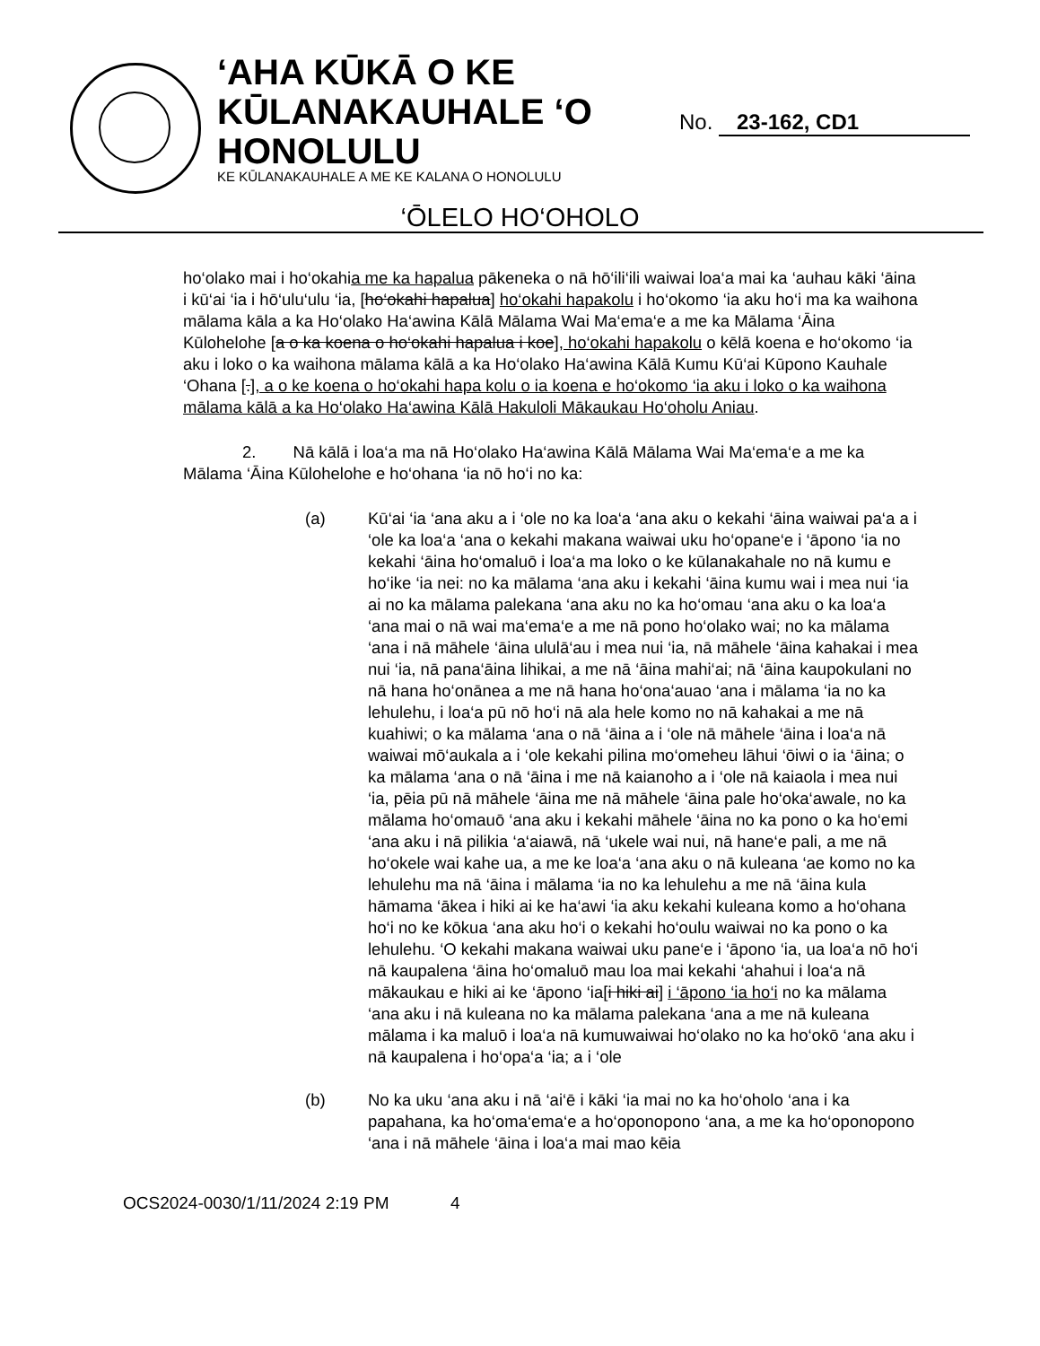‘AHA KŪKĀ O KE
KŪLANAKAUHALE ‘O
HONOLULU
KE KŪLANAKAUHALE A ME KE KALANA O HONOLULU
No. 23-162, CD1
‘ŌLELO HO‘OHOLO
ho‘olako mai i ho‘okahia me ka hapalua pākeneka o nā hō‘ili‘ili waiwai loa‘a mai ka ‘auhau kāki ‘āina i kū‘ai ‘ia i hō‘ulu‘ulu ‘ia, [ho‘okahi hapalua] ho‘okahi hapakolu i ho‘okomo ‘ia aku ho‘i ma ka waihona mālama kāla a ka Ho‘olako Ha‘awina Kālā Mālama Wai Ma‘ema‘e a me ka Mālama ‘Āina Kūlohelohe [a o ka koena o ho‘okahi hapalua i koe], ho‘okahi hapakolu o kēlā koena e ho‘okomo ‘ia aku i loko o ka waihona mālama kālā a ka Ho‘olako Ha‘awina Kālā Kumu Kū‘ai Kūpono Kauhale ‘Ohana [.], a o ke koena o ho‘okahi hapa kolu o ia koena e ho‘okomo ‘ia aku i loko o ka waihona mālama kālā a ka Ho‘olako Ha‘awina Kālā Hakuloli Mākaukau Ho‘oholu Aniau.
2. Nā kālā i loa‘a ma nā Ho‘olako Ha‘awina Kālā Mālama Wai Ma‘ema‘e a me ka Mālama ‘Āina Kūlohelohe e ho‘ohana ‘ia nō ho‘i no ka:
(a) Kū‘ai ‘ia ‘ana aku a i ‘ole no ka loa‘a ‘ana aku o kekahi ‘āina waiwai pa‘a a i ‘ole ka loa‘a ‘ana o kekahi makana waiwai uku ho‘opane‘e i ‘āpono ‘ia no kekahi ‘āina ho‘omaluō i loa‘a ma loko o ke kūlanakahale no nā kumu e ho‘ike ‘ia nei: no ka mālama ‘ana aku i kekahi ‘āina kumu wai i mea nui ‘ia ai no ka mālama palekana ‘ana aku no ka ho‘omau ‘ana aku o ka loa‘a ‘ana mai o nā wai ma‘ema‘e a me nā pono ho‘olako wai; no ka mālama ‘ana i nā māhele ‘āina ululā‘au i mea nui ‘ia, nā māhele ‘āina kahakai i mea nui ‘ia, nā pana‘āina lihikai, a me nā ‘āina mahi‘ai; nā ‘āina kaupokulani no nā hana ho‘onānea a me nā hana ho‘ona‘auao ‘ana i mālama ‘ia no ka lehulehu, i loa‘a pū nō ho‘i nā ala hele komo no nā kahakai a me nā kuahiwi; o ka mālama ‘ana o nā ‘āina a i ‘ole nā māhele ‘āina i loa‘a nā waiwai mō‘aukala a i ‘ole kekahi pilina mo‘omeheu lāhui ‘ōiwi o ia ‘āina; o ka mālama ‘ana o nā ‘āina i me nā kaianoho a i ‘ole nā kaiaola i mea nui ‘ia, pēia pū nā māhele ‘āina me nā māhele ‘āina pale ho‘oka‘awale, no ka mālama ho‘omauō ‘ana aku i kekahi māhele ‘āina no ka pono o ka ho‘emi ‘ana aku i nā pilikia ‘a‘aiawā, nā ‘ukele wai nui, nā hane‘e pali, a me nā ho‘okele wai kahe ua, a me ke loa‘a ‘ana aku o nā kuleana ‘ae komo no ka lehulehu ma nā ‘āina i mālama ‘ia no ka lehulehu a me nā ‘āina kula hāmama ‘ākea i hiki ai ke ha‘awi ‘ia aku kekahi kuleana komo a ho‘ohana ho‘i no ke kōkua ‘ana aku ho‘i o kekahi ho‘oulu waiwai no ka pono o ka lehulehu. ‘O kekahi makana waiwai uku pane‘e i ‘āpono ‘ia, ua loa‘a nō ho‘i nā kaupalena ‘āina ho‘omaluō mau loa mai kekahi ‘ahahui i loa‘a nā mākaukau e hiki ai ke ‘āpono ‘ia[i hiki ai] i ‘āpono ‘ia ho‘i no ka mālama ‘ana aku i nā kuleana no ka mālama palekana ‘ana a me nā kuleana mālama i ka maluō i loa‘a nā kumuwaiwai ho‘olako no ka ho‘okō ‘ana aku i nā kaupalena i ho‘opa‘a ‘ia; a i ‘ole
(b) No ka uku ‘ana aku i nā ‘ai‘ē i kāki ‘ia mai no ka ho‘oholo ‘ana i ka papahana, ka ho‘oma‘ema‘e a ho‘oponopono ‘ana, a me ka ho‘oponopono ‘ana i nā māhele ‘āina i loa‘a mai mao kēia
OCS2024-0030/1/11/2024 2:19 PM 4